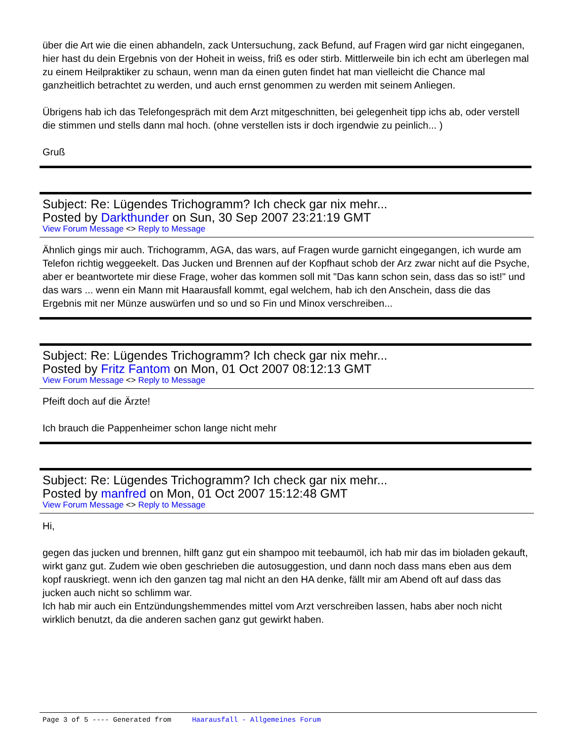über die Art wie die einen abhandeln, zack Untersuchung, zack Befund, auf Fragen wird gar nicht eingeganen, hier hast du dein Ergebnis von der Hoheit in weiss, friß es oder stirb. Mittlerweile bin ich echt am überlegen mal zu einem Heilpraktiker zu schaun, wenn man da einen guten findet hat man vielleicht die Chance mal ganzheitlich betrachtet zu werden, und auch ernst genommen zu werden mit seinem Anliegen.
Übrigens hab ich das Telefongespräch mit dem Arzt mitgeschnitten, bei gelegenheit tipp ichs ab, oder verstell die stimmen und stells dann mal hoch. (ohne verstellen ists ir doch irgendwie zu peinlich... )
Gruß
Subject: Re: Lügendes Trichogramm? Ich check gar nix mehr...
Posted by Darkthunder on Sun, 30 Sep 2007 23:21:19 GMT
View Forum Message <> Reply to Message
Ähnlich gings mir auch. Trichogramm, AGA, das wars, auf Fragen wurde garnicht eingegangen, ich wurde am Telefon richtig weggeekelt. Das Jucken und Brennen auf der Kopfhaut schob der Arz zwar nicht auf die Psyche, aber er beantwortete mir diese Frage, woher das kommen soll mit "Das kann schon sein, dass das so ist!" und das wars ... wenn ein Mann mit Haarausfall kommt, egal welchem, hab ich den Anschein, dass die das Ergebnis mit ner Münze auswürfen und so und so Fin und Minox verschreiben...
Subject: Re: Lügendes Trichogramm? Ich check gar nix mehr...
Posted by Fritz Fantom on Mon, 01 Oct 2007 08:12:13 GMT
View Forum Message <> Reply to Message
Pfeift doch auf die Ärzte!
Ich brauch die Pappenheimer schon lange nicht mehr
Subject: Re: Lügendes Trichogramm? Ich check gar nix mehr...
Posted by manfred on Mon, 01 Oct 2007 15:12:48 GMT
View Forum Message <> Reply to Message
Hi,
gegen das jucken und brennen, hilft ganz gut ein shampoo mit teebaumöl, ich hab mir das im bioladen gekauft, wirkt ganz gut. Zudem wie oben geschrieben die autosuggestion, und dann noch dass mans eben aus dem kopf rauskriegt. wenn ich den ganzen tag mal nicht an den HA denke, fällt mir am Abend oft auf dass das jucken auch nicht so schlimm war.
Ich hab mir auch ein Entzündungshemmendes mittel vom Arzt verschreiben lassen, habs aber noch nicht wirklich benutzt, da die anderen sachen ganz gut gewirkt haben.
Page 3 of 5 ---- Generated from Haarausfall - Allgemeines Forum